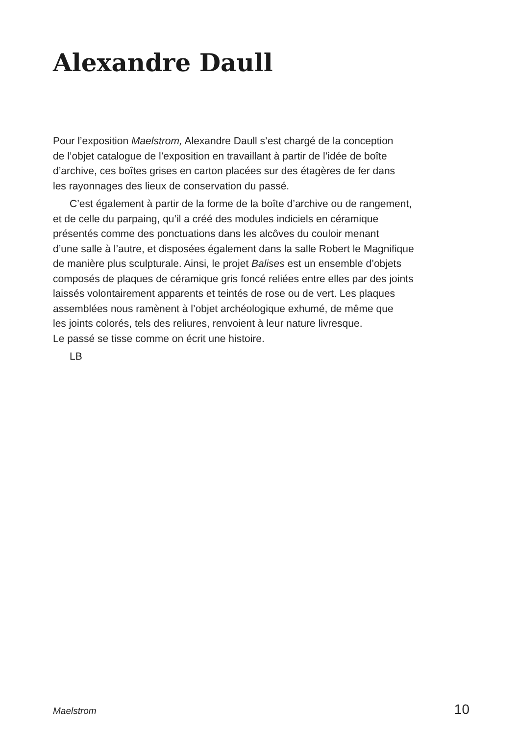Alexandre Daull
Pour l’exposition Maelstrom, Alexandre Daull s’est chargé de la conception
de l’objet catalogue de l’exposition en travaillant à partir de l’idée de boîte
d’archive, ces boîtes grises en carton placées sur des étagères de fer dans
les rayonnages des lieux de conservation du passé.
C’est également à partir de la forme de la boîte d’archive ou de rangement,
et de celle du parpaing, qu’il a créé des modules indiciels en céramique
présentés comme des ponctuations dans les alcôves du couloir menant
d’une salle à l’autre, et disposées également dans la salle Robert le Magnifique
de manière plus sculpturale. Ainsi, le projet Balises est un ensemble d’objets
composés de plaques de céramique gris foncé reliées entre elles par des joints
laissés volontairement apparents et teintés de rose ou de vert. Les plaques
assemblées nous ramènent à l’objet archéologique exhumé, de même que
les joints colorés, tels des reliures, renvoient à leur nature livresque.
Le passé se tisse comme on écrit une histoire.
LB
Maelstrom 10